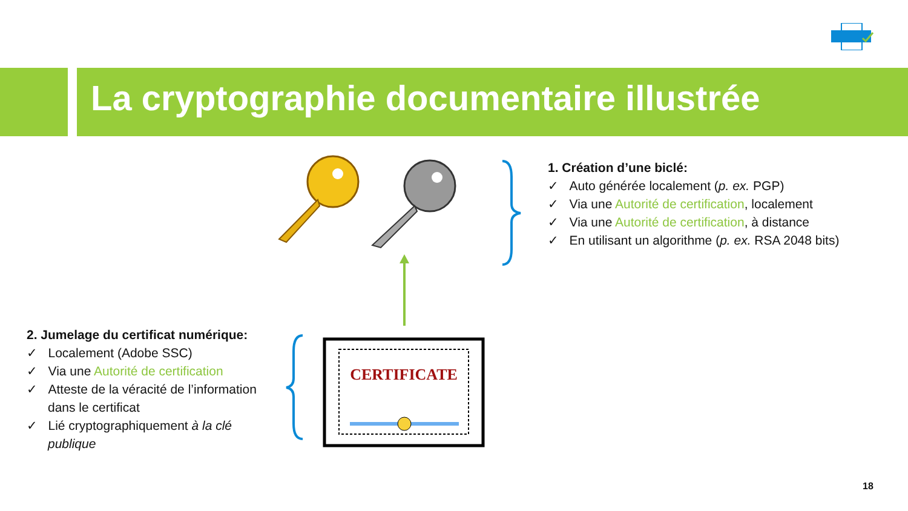La cryptographie documentaire illustrée
CERTIFICATE
1. Création d’une biclé:
✓ Auto générée localement (p. ex. PGP)
✓ Via une Autorité de certification, localement
✓ Via une Autorité de certification, à distance
✓ En utilisant un algorithme (p. ex. RSA 2048 bits)
2. Jumelage du certificat numérique:
✓ Localement (Adobe SSC)
✓ Via une Autorité de certification
✓ Atteste de la véracité de l’information dans le certificat
✓ Lié cryptographiquement à la clé publique
18